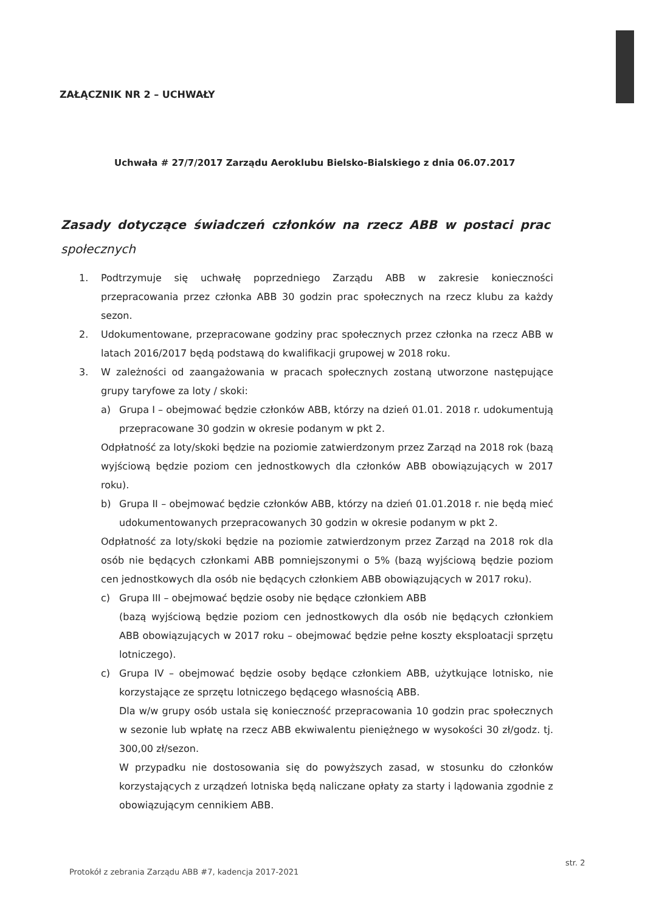ZAŁĄCZNIK NR 2 – UCHWAŁY
Uchwała # 27/7/2017 Zarządu Aeroklubu Bielsko-Bialskiego z dnia 06.07.2017
Zasady dotyczące świadczeń członków na rzecz ABB w postaci prac społecznych
1. Podtrzymuje się uchwałę poprzedniego Zarządu ABB w zakresie konieczności przepracowania przez członka ABB 30 godzin prac społecznych na rzecz klubu za każdy sezon.
2. Udokumentowane, przepracowane godziny prac społecznych przez członka na rzecz ABB w latach 2016/2017 będą podstawą do kwalifikacji grupowej w 2018 roku.
3. W zależności od zaangażowania w pracach społecznych zostaną utworzone następujące grupy taryfowe za loty / skoki:
a) Grupa I – obejmować będzie członków ABB, którzy na dzień 01.01. 2018 r. udokumentują przepracowane 30 godzin w okresie podanym w pkt 2.
Odpłatność za loty/skoki będzie na poziomie zatwierdzonym przez Zarząd na 2018 rok (bazą wyjściową będzie poziom cen jednostkowych dla członków ABB obowiązujących w 2017 roku).
b) Grupa II – obejmować będzie członków ABB, którzy na dzień 01.01.2018 r. nie będą mieć udokumentowanych przepracowanych 30 godzin w okresie podanym w pkt 2.
Odpłatność za loty/skoki będzie na poziomie zatwierdzonym przez Zarząd na 2018 rok dla osób nie będących członkami ABB pomniejszonymi o 5% (bazą wyjściową będzie poziom cen jednostkowych dla osób nie będących członkiem ABB obowiązujących w 2017 roku).
c) Grupa III – obejmować będzie osoby nie będące członkiem ABB
(bazą wyjściową będzie poziom cen jednostkowych dla osób nie będących członkiem ABB obowiązujących w 2017 roku – obejmować będzie pełne koszty eksploatacji sprzętu lotniczego).
c) Grupa IV – obejmować będzie osoby będące członkiem ABB, użytkujące lotnisko, nie korzystające ze sprzętu lotniczego będącego własnością ABB.
Dla w/w grupy osób ustala się konieczność przepracowania 10 godzin prac społecznych w sezonie lub wpłatę na rzecz ABB ekwiwalentu pieniężnego w wysokości 30 zł/godz. tj. 300,00 zł/sezon.
W przypadku nie dostosowania się do powyższych zasad, w stosunku do członków korzystających z urządzeń lotniska będą naliczane opłaty za starty i lądowania zgodnie z obowiązującym cennikiem ABB.
str. 2
Protokół z zebrania Zarządu ABB #7, kadencja 2017-2021